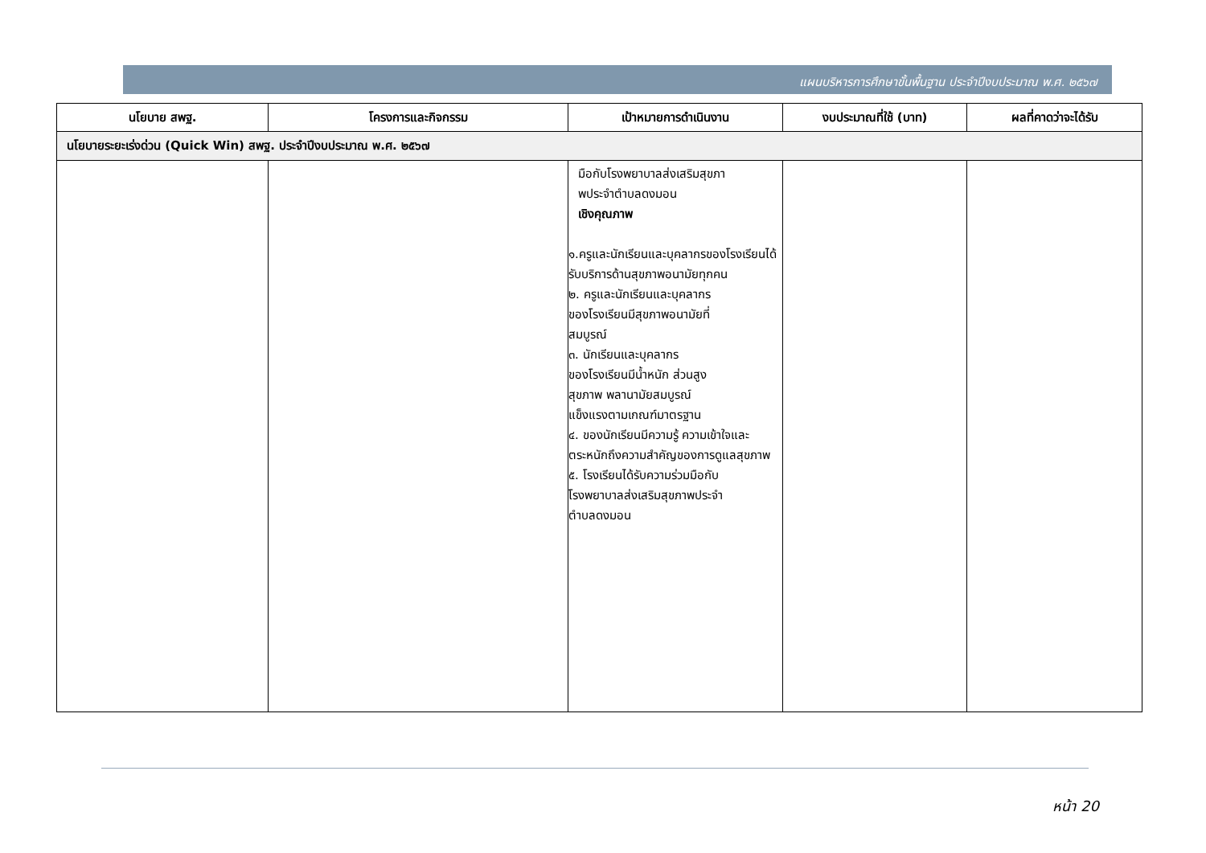แผนบริหารการศึกษาขั้นพื้นฐาน ประจำปีงบประมาณ พ.ศ. ๒๕๖๗
| นโยบาย สพฐ. | โครงการและกิจกรรม | เป้าหมายการดำเนินงาน | งบประมาณที่ใช้ (บาท) | ผลที่คาดว่าจะได้รับ |
| --- | --- | --- | --- | --- |
| นโยบายระยะเร่งด่วน (Quick Win) สพฐ. ประจำปีงบประมาณ พ.ศ. ๒๕๖๗ | | | | |
| | | มือกับโรงพยาบาลส่งเสริมสุขภา พประจำตำบลดงมอน เชิงคุณภาพ ๑.ครูและนักเรียนและบุคลากรของโรงเรียนได้รับบริการด้านสุขภาพอนามัยทุกคน ๒. ครูและนักเรียนและบุคลากร ของโรงเรียนมีสุขภาพอนามัยที่ สมบูรณ์ ๓. นักเรียนและบุคลากร ของโรงเรียนมีน้ำหนัก ส่วนสูง สุขภาพ พลานามัยสมบูรณ์ แข็งแรงตามเกณฑ์มาตรฐาน ๔. ของนักเรียนมีความรู้ ความเข้าใจและตระหนักถึงความสำคัญของการดูแลสุขภาพ ๕. โรงเรียนได้รับความร่วมมือกับ โรงพยาบาลส่งเสริมสุขภาพประจำ ตำบลดงมอน | | |
หน้า 20